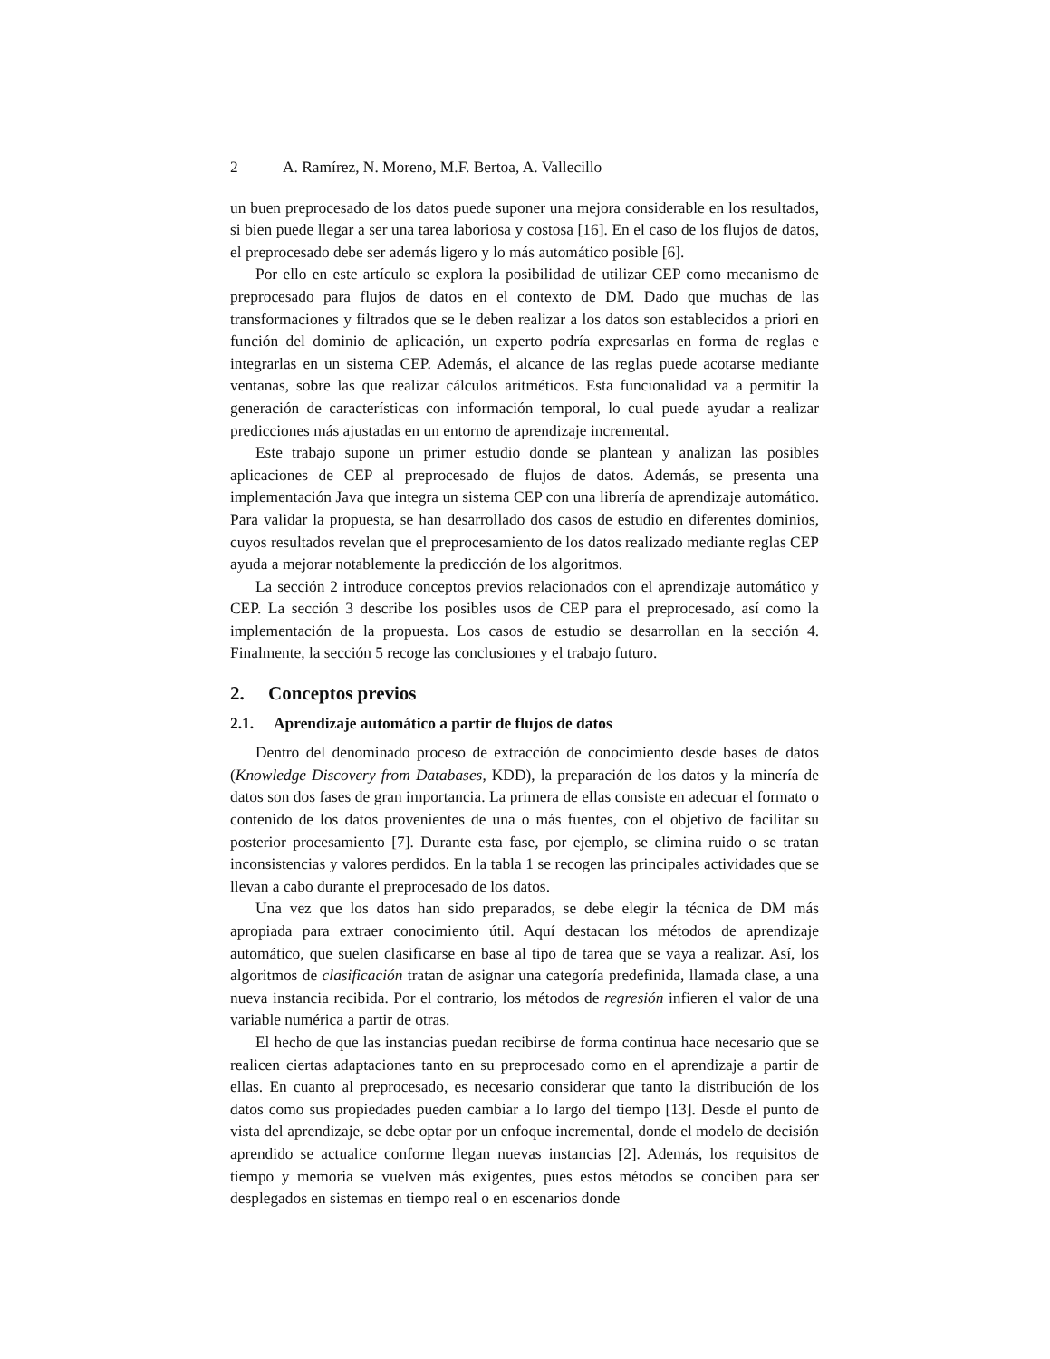2 A. Ramírez, N. Moreno, M.F. Bertoa, A. Vallecillo
un buen preprocesado de los datos puede suponer una mejora considerable en los resultados, si bien puede llegar a ser una tarea laboriosa y costosa [16]. En el caso de los flujos de datos, el preprocesado debe ser además ligero y lo más automático posible [6].
Por ello en este artículo se explora la posibilidad de utilizar CEP como mecanismo de preprocesado para flujos de datos en el contexto de DM. Dado que muchas de las transformaciones y filtrados que se le deben realizar a los datos son establecidos a priori en función del dominio de aplicación, un experto podría expresarlas en forma de reglas e integrarlas en un sistema CEP. Además, el alcance de las reglas puede acotarse mediante ventanas, sobre las que realizar cálculos aritméticos. Esta funcionalidad va a permitir la generación de características con información temporal, lo cual puede ayudar a realizar predicciones más ajustadas en un entorno de aprendizaje incremental.
Este trabajo supone un primer estudio donde se plantean y analizan las posibles aplicaciones de CEP al preprocesado de flujos de datos. Además, se presenta una implementación Java que integra un sistema CEP con una librería de aprendizaje automático. Para validar la propuesta, se han desarrollado dos casos de estudio en diferentes dominios, cuyos resultados revelan que el preprocesamiento de los datos realizado mediante reglas CEP ayuda a mejorar notablemente la predicción de los algoritmos.
La sección 2 introduce conceptos previos relacionados con el aprendizaje automático y CEP. La sección 3 describe los posibles usos de CEP para el preprocesado, así como la implementación de la propuesta. Los casos de estudio se desarrollan en la sección 4. Finalmente, la sección 5 recoge las conclusiones y el trabajo futuro.
2. Conceptos previos
2.1. Aprendizaje automático a partir de flujos de datos
Dentro del denominado proceso de extracción de conocimiento desde bases de datos (Knowledge Discovery from Databases, KDD), la preparación de los datos y la minería de datos son dos fases de gran importancia. La primera de ellas consiste en adecuar el formato o contenido de los datos provenientes de una o más fuentes, con el objetivo de facilitar su posterior procesamiento [7]. Durante esta fase, por ejemplo, se elimina ruido o se tratan inconsistencias y valores perdidos. En la tabla 1 se recogen las principales actividades que se llevan a cabo durante el preprocesado de los datos.
Una vez que los datos han sido preparados, se debe elegir la técnica de DM más apropiada para extraer conocimiento útil. Aquí destacan los métodos de aprendizaje automático, que suelen clasificarse en base al tipo de tarea que se vaya a realizar. Así, los algoritmos de clasificación tratan de asignar una categoría predefinida, llamada clase, a una nueva instancia recibida. Por el contrario, los métodos de regresión infieren el valor de una variable numérica a partir de otras.
El hecho de que las instancias puedan recibirse de forma continua hace necesario que se realicen ciertas adaptaciones tanto en su preprocesado como en el aprendizaje a partir de ellas. En cuanto al preprocesado, es necesario considerar que tanto la distribución de los datos como sus propiedades pueden cambiar a lo largo del tiempo [13]. Desde el punto de vista del aprendizaje, se debe optar por un enfoque incremental, donde el modelo de decisión aprendido se actualice conforme llegan nuevas instancias [2]. Además, los requisitos de tiempo y memoria se vuelven más exigentes, pues estos métodos se conciben para ser desplegados en sistemas en tiempo real o en escenarios donde